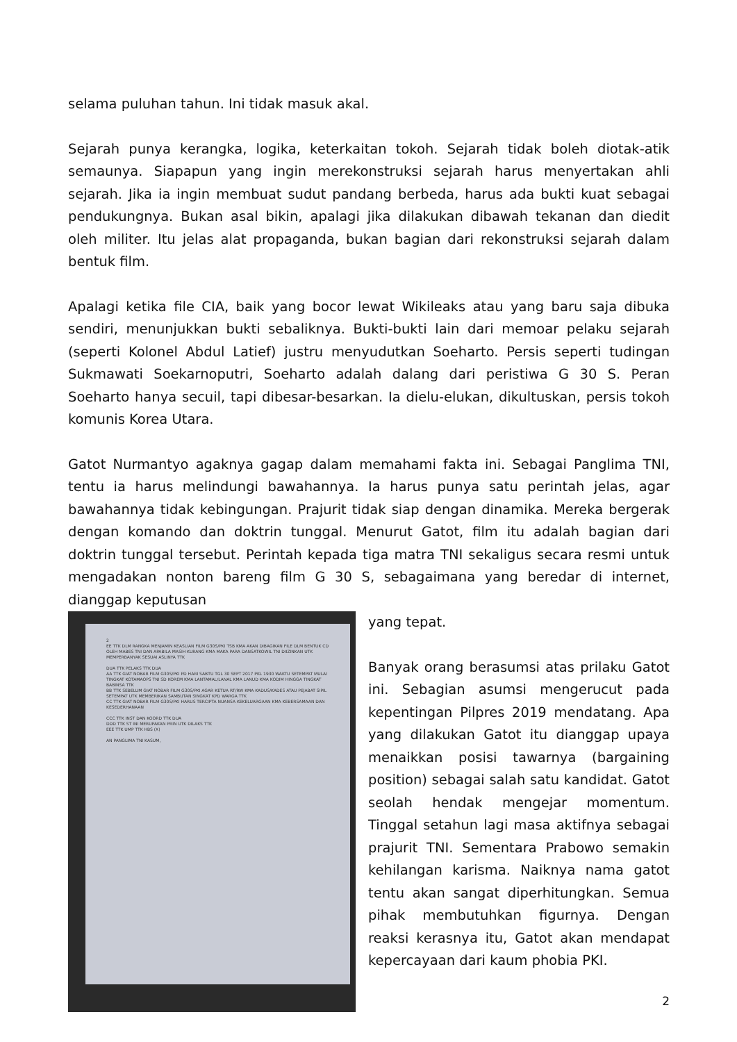selama puluhan tahun. Ini tidak masuk akal.
Sejarah punya kerangka, logika, keterkaitan tokoh. Sejarah tidak boleh diotak-atik semaunya. Siapapun yang ingin merekonstruksi sejarah harus menyertakan ahli sejarah. Jika ia ingin membuat sudut pandang berbeda, harus ada bukti kuat sebagai pendukungnya. Bukan asal bikin, apalagi jika dilakukan dibawah tekanan dan diedit oleh militer. Itu jelas alat propaganda, bukan bagian dari rekonstruksi sejarah dalam bentuk film.
Apalagi ketika file CIA, baik yang bocor lewat Wikileaks atau yang baru saja dibuka sendiri, menunjukkan bukti sebaliknya. Bukti-bukti lain dari memoar pelaku sejarah (seperti Kolonel Abdul Latief) justru menyudutkan Soeharto. Persis seperti tudingan Sukmawati Soekarnoputri, Soeharto adalah dalang dari peristiwa G 30 S. Peran Soeharto hanya secuil, tapi dibesar-besarkan. Ia dielu-elukan, dikultuskan, persis tokoh komunis Korea Utara.
Gatot Nurmantyo agaknya gagap dalam memahami fakta ini. Sebagai Panglima TNI, tentu ia harus melindungi bawahannya. Ia harus punya satu perintah jelas, agar bawahannya tidak kebingungan. Prajurit tidak siap dengan dinamika. Mereka bergerak dengan komando dan doktrin tunggal. Menurut Gatot, film itu adalah bagian dari doktrin tunggal tersebut. Perintah kepada tiga matra TNI sekaligus secara resmi untuk mengadakan nonton bareng film G 30 S, sebagaimana yang beredar di internet, dianggap keputusan
2
EE TTK DLM RANGKA MENJAMIN KEASLIAN FILM G30S/PKI TSB KMA AKAN DIBAGIKAN FILE DLM BENTUK CD OLEH MABES TNI DAN APABILA MASIH KURANG KMA MAKA PARA DANSATKOWIL TNI DIIZINKAN UTK MEMPERBANYAK SESUAI ASLINYA TTK
DUA TTK PELAKS TTK DUA
AA TTK GIAT NOBAR FILM G30S/PKI PD HARI SABTU TGL 30 SEPT 2017 PKL 1930 WAKTU SETEMPAT MULAI TINGKAT KOTAMAOPS TNI SD KOREM KMA LANTAMAL/LANAL KMA LANUD KMA KODIM HINGGA TINGKAT BABINSA TTK
BB TTK SEBELUM GIAT NOBAR FILM G30S/PKI AGAR KETUA RT/RW KMA KADUS/KADES ATAU PEJABAT SIPIL SETEMPAT UTK MEMBERIKAN SAMBUTAN SINGKAT KPD WARGA TTK
CC TTK GIAT NOBAR FILM G30S/PKI HARUS TERCIPTA NUANSA KEKELUARGAAN KMA KEBERSAMAAN DAN KESEDERHANAAN
CCC TTK INST DAN KOORD TTK DUA
DDD TTK ST INI MERUPAKAN PRIN UTK DILAKS TTK
EEE TTK UMP TTK HBS (X)
AN PANGLIMA TNI KASUM,
yang tepat.
Banyak orang berasumsi atas prilaku Gatot ini. Sebagian asumsi mengerucut pada kepentingan Pilpres 2019 mendatang. Apa yang dilakukan Gatot itu dianggap upaya menaikkan posisi tawarnya (bargaining position) sebagai salah satu kandidat. Gatot seolah hendak mengejar momentum. Tinggal setahun lagi masa aktifnya sebagai prajurit TNI. Sementara Prabowo semakin kehilangan karisma. Naiknya nama gatot tentu akan sangat diperhitungkan. Semua pihak membutuhkan figurnya. Dengan reaksi kerasnya itu, Gatot akan mendapat kepercayaan dari kaum phobia PKI.
2